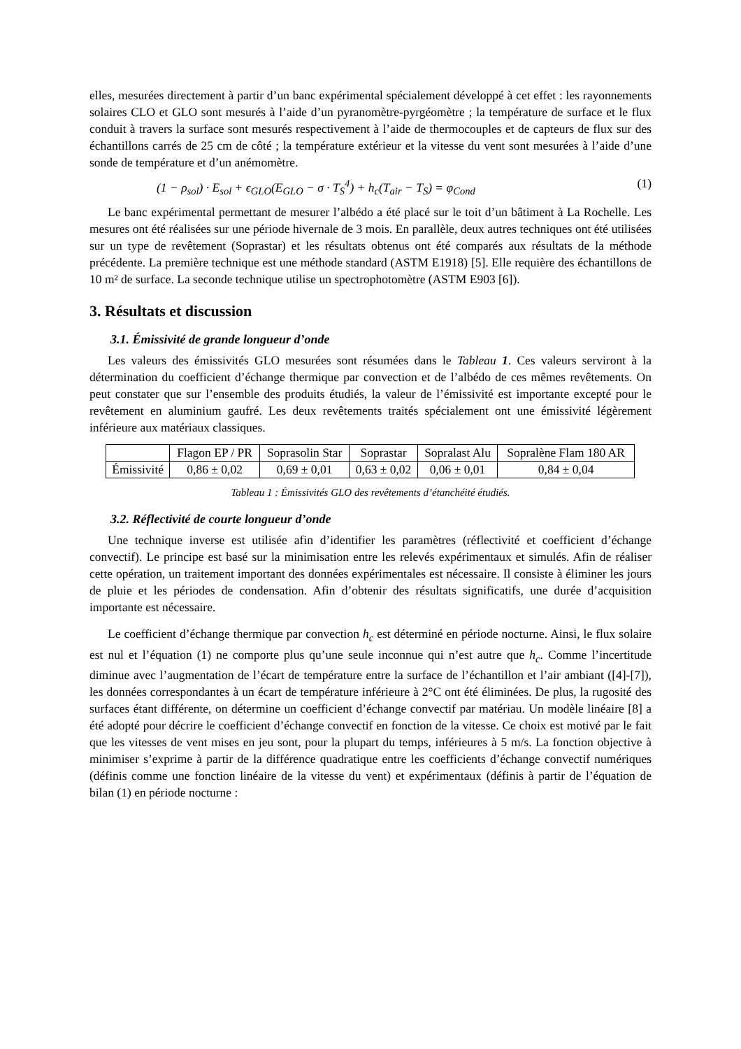elles, mesurées directement à partir d’un banc expérimental spécialement développé à cet effet : les rayonnements solaires CLO et GLO sont mesurés à l’aide d’un pyranomètre-pyrgéomètre ; la température de surface et le flux conduit à travers la surface sont mesurés respectivement à l’aide de thermocouples et de capteurs de flux sur des échantillons carrés de 25 cm de côté ; la température extérieur et la vitesse du vent sont mesurées à l’aide d’une sonde de température et d’un anémomètre.
(1 − ρ<sub>sol</sub>) · E<sub>sol</sub> + ϵ<sub>GLO</sub>(E<sub>GLO</sub> − σ · T<sub>S</sub><sup>4</sup>) + h<sub>c</sub>(T<sub>air</sub> − T<sub>S</sub>) = φ<sub>Cond</sub> (1)
Le banc expérimental permettant de mesurer l’albédo a été placé sur le toit d’un bâtiment à La Rochelle. Les mesures ont été réalisées sur une période hivernale de 3 mois. En parallèle, deux autres techniques ont été utilisées sur un type de revêtement (Soprastar) et les résultats obtenus ont été comparés aux résultats de la méthode précédente. La première technique est une méthode standard (ASTM E1918) [5]. Elle requière des échantillons de 10 m² de surface. La seconde technique utilise un spectrophotomètre (ASTM E903 [6]).
3. Résultats et discussion
3.1. Émissivité de grande longueur d’onde
Les valeurs des émissivités GLO mesurées sont résumées dans le Tableau 1. Ces valeurs serviront à la détermination du coefficient d’échange thermique par convection et de l’albédo de ces mêmes revêtements. On peut constater que sur l’ensemble des produits étudiés, la valeur de l’émissivité est importante excepté pour le revêtement en aluminium gaufré. Les deux revêtements traités spécialement ont une émissivité légèrement inférieure aux matériaux classiques.
| | Flagon EP / PR | Soprasolin Star | Soprastar | Sopralast Alu | Sopralène Flam 180 AR |
| --- | --- | --- | --- | --- | --- |
| Émissivité | 0,86 ± 0,02 | 0,69 ± 0,01 | 0,63 ± 0,02 | 0,06 ± 0,01 | 0,84 ± 0,04 |
Tableau 1 : Émissivités GLO des revêtements d’étanchéité étudiés.
3.2. Réflectivité de courte longueur d’onde
Une technique inverse est utilisée afin d’identifier les paramètres (réflectivité et coefficient d’échange convectif). Le principe est basé sur la minimisation entre les relevés expérimentaux et simulés. Afin de réaliser cette opération, un traitement important des données expérimentales est nécessaire. Il consiste à éliminer les jours de pluie et les périodes de condensation. Afin d’obtenir des résultats significatifs, une durée d’acquisition importante est nécessaire.
Le coefficient d’échange thermique par convection h<sub>c</sub> est déterminé en période nocturne. Ainsi, le flux solaire est nul et l’équation (1) ne comporte plus qu’une seule inconnue qui n’est autre que h<sub>c</sub>. Comme l’incertitude diminue avec l’augmentation de l’écart de température entre la surface de l’échantillon et l’air ambiant ([4]-[7]), les données correspondantes à un écart de température inférieure à 2°C ont été éliminées. De plus, la rugosité des surfaces étant différente, on détermine un coefficient d’échange convectif par matériau. Un modèle linéaire [8] a été adopté pour décrire le coefficient d’échange convectif en fonction de la vitesse. Ce choix est motivé par le fait que les vitesses de vent mises en jeu sont, pour la plupart du temps, inférieures à 5 m/s. La fonction objective à minimiser s’exprime à partir de la différence quadratique entre les coefficients d’échange convectif numériques (définis comme une fonction linéaire de la vitesse du vent) et expérimentaux (définis à partir de l’équation de bilan (1) en période nocturne :